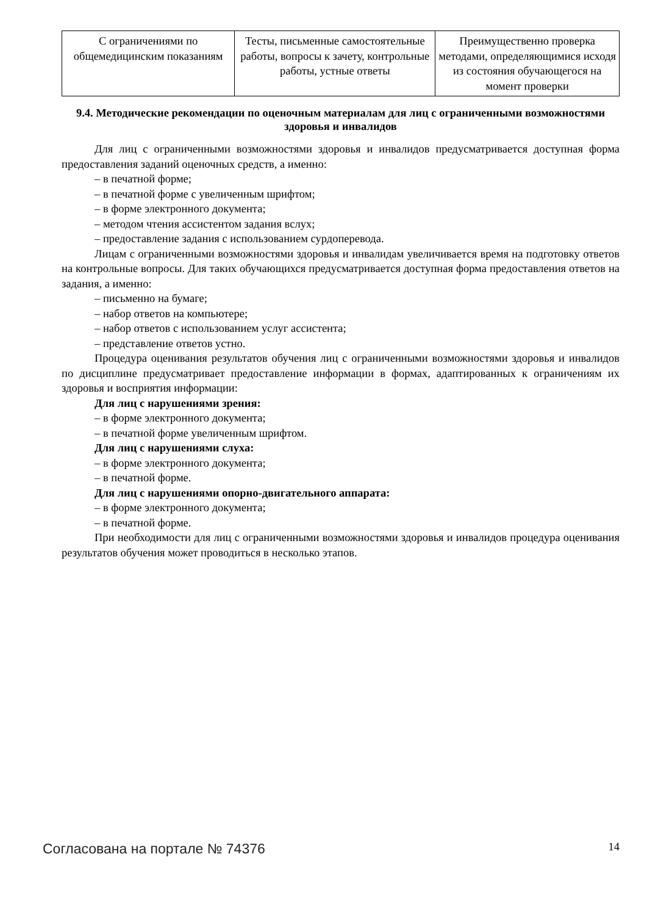| С ограничениями по общемедицинским показаниям | Тесты, письменные самостоятельные работы, вопросы к зачету, контрольные работы, устные ответы | Преимущественно проверка методами, определяющимися исходя из состояния обучающегося на момент проверки |
9.4. Методические рекомендации по оценочным материалам для лиц с ограниченными возможностями здоровья и инвалидов
Для лиц с ограниченными возможностями здоровья и инвалидов предусматривается доступная форма предоставления заданий оценочных средств, а именно:
– в печатной форме;
– в печатной форме с увеличенным шрифтом;
– в форме электронного документа;
– методом чтения ассистентом задания вслух;
– предоставление задания с использованием сурдоперевода.
Лицам с ограниченными возможностями здоровья и инвалидам увеличивается время на подготовку ответов на контрольные вопросы. Для таких обучающихся предусматривается доступная форма предоставления ответов на задания, а именно:
– письменно на бумаге;
– набор ответов на компьютере;
– набор ответов с использованием услуг ассистента;
– представление ответов устно.
Процедура оценивания результатов обучения лиц с ограниченными возможностями здоровья и инвалидов по дисциплине предусматривает предоставление информации в формах, адаптированных к ограничениям их здоровья и восприятия информации:
Для лиц с нарушениями зрения:
– в форме электронного документа;
– в печатной форме увеличенным шрифтом.
Для лиц с нарушениями слуха:
– в форме электронного документа;
– в печатной форме.
Для лиц с нарушениями опорно-двигательного аппарата:
– в форме электронного документа;
– в печатной форме.
При необходимости для лиц с ограниченными возможностями здоровья и инвалидов процедура оценивания результатов обучения может проводиться в несколько этапов.
Согласована на портале № 74376 14